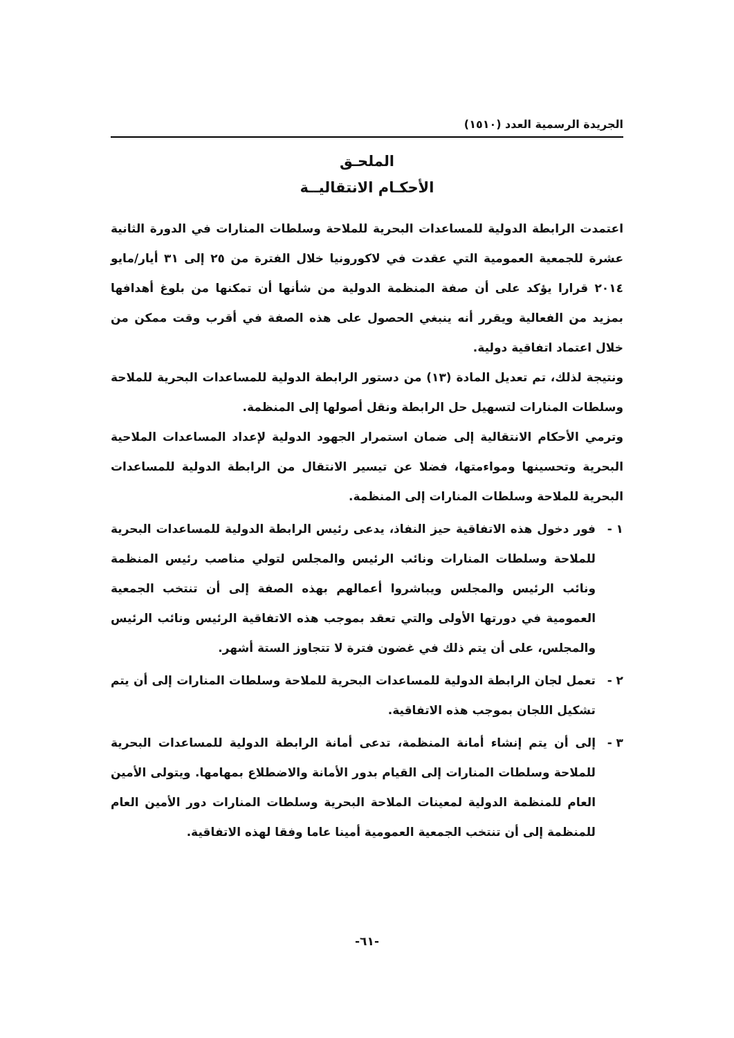الجريدة الرسمية العدد (١٥١٠)
الملحـق
الأحكـام الانتقاليــة
اعتمدت الرابطة الدولية للمساعدات البحرية للملاحة وسلطات المنارات في الدورة الثانية عشرة للجمعية العمومية التي عقدت في لاكورونيا خلال الفترة من ٢٥ إلى ٣١ أيار/مايو ٢٠١٤ قرارا يؤكد على أن صفة المنظمة الدولية من شأنها أن تمكنها من بلوغ أهدافها بمزيد من الفعالية ويقرر أنه ينبغي الحصول على هذه الصفة في أقرب وقت ممكن من خلال اعتماد اتفاقية دولية.
ونتيجة لذلك، تم تعديل المادة (١٣) من دستور الرابطة الدولية للمساعدات البحرية للملاحة وسلطات المنارات لتسهيل حل الرابطة ونقل أصولها إلى المنظمة.
وترمي الأحكام الانتقالية إلى ضمان استمرار الجهود الدولية لإعداد المساعدات الملاحية البحرية وتحسينها ومواءمتها، فضلا عن تيسير الانتقال من الرابطة الدولية للمساعدات البحرية للملاحة وسلطات المنارات إلى المنظمة.
١ - فور دخول هذه الاتفاقية حيز النفاذ، يدعى رئيس الرابطة الدولية للمساعدات البحرية للملاحة وسلطات المنارات ونائب الرئيس والمجلس لتولي مناصب رئيس المنظمة ونائب الرئيس والمجلس ويباشروا أعمالهم بهذه الصفة إلى أن تنتخب الجمعية العمومية في دورتها الأولى والتي تعقد بموجب هذه الاتفاقية الرئيس ونائب الرئيس والمجلس، على أن يتم ذلك في غضون فترة لا تتجاوز الستة أشهر.
٢ - تعمل لجان الرابطة الدولية للمساعدات البحرية للملاحة وسلطات المنارات إلى أن يتم تشكيل اللجان بموجب هذه الاتفاقية.
٣ - إلى أن يتم إنشاء أمانة المنظمة، تدعى أمانة الرابطة الدولية للمساعدات البحرية للملاحة وسلطات المنارات إلى القيام بدور الأمانة والاضطلاع بمهامها. ويتولى الأمين العام للمنظمة الدولية لمعينات الملاحة البحرية وسلطات المنارات دور الأمين العام للمنظمة إلى أن تنتخب الجمعية العمومية أمينا عاما وفقا لهذه الاتفاقية.
-٦١-